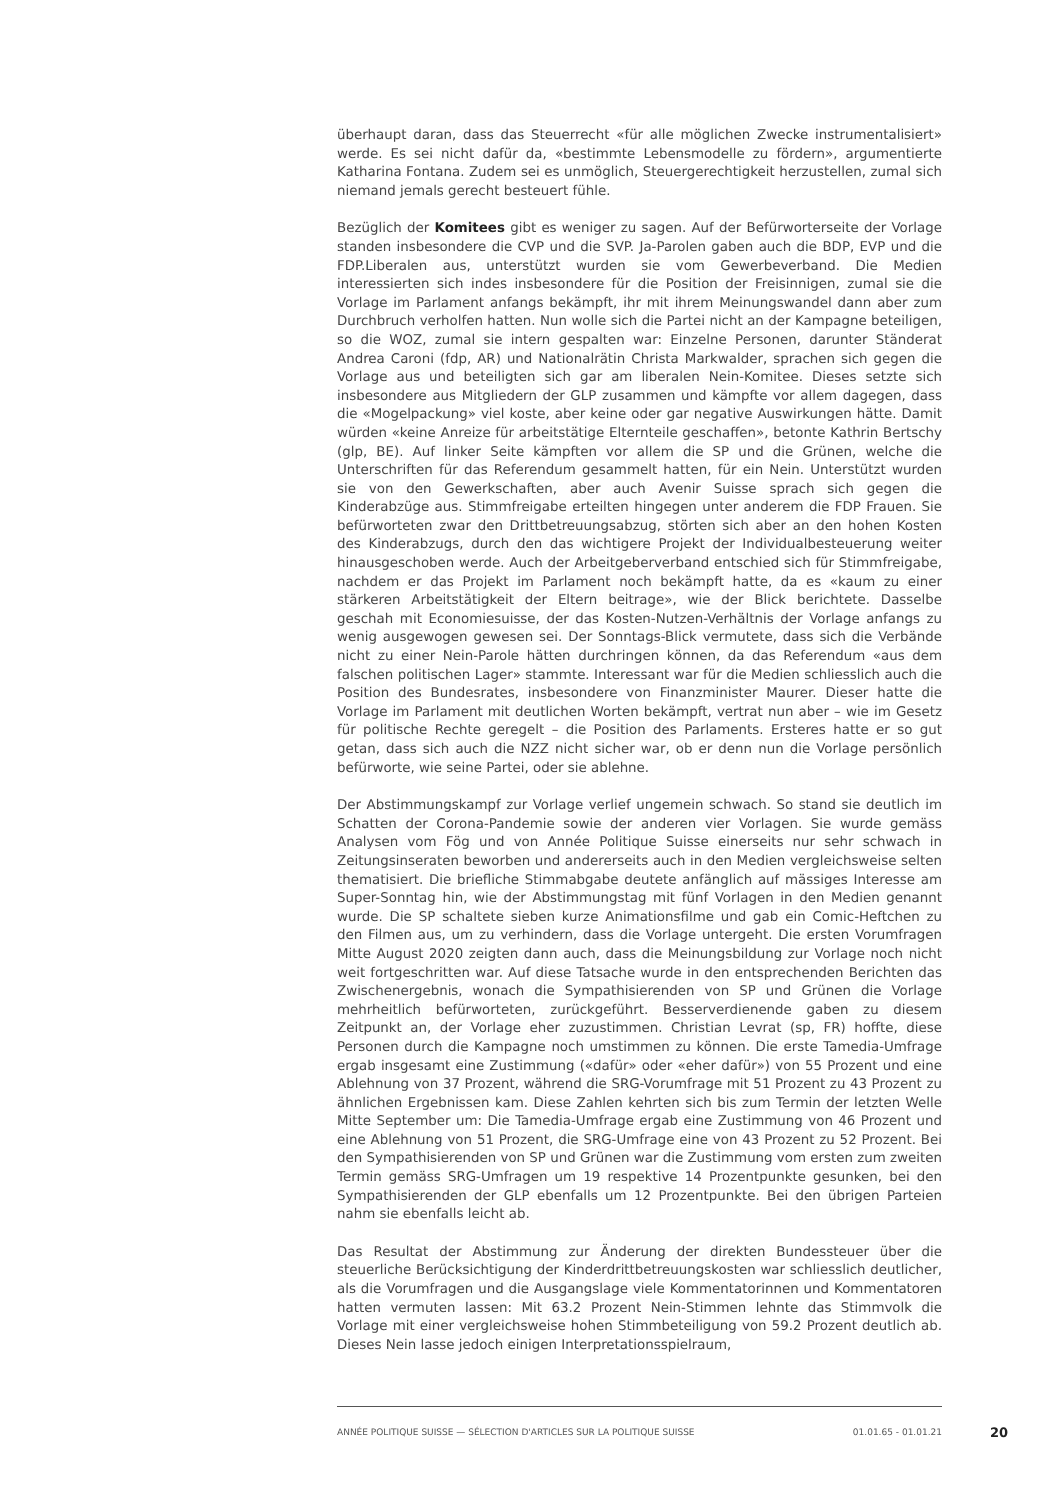überhaupt daran, dass das Steuerrecht «für alle möglichen Zwecke instrumentalisiert» werde. Es sei nicht dafür da, «bestimmte Lebensmodelle zu fördern», argumentierte Katharina Fontana. Zudem sei es unmöglich, Steuergerechtigkeit herzustellen, zumal sich niemand jemals gerecht besteuert fühle.
Bezüglich der Komitees gibt es weniger zu sagen. Auf der Befürworterseite der Vorlage standen insbesondere die CVP und die SVP. Ja-Parolen gaben auch die BDP, EVP und die FDP.Liberalen aus, unterstützt wurden sie vom Gewerbeverband. Die Medien interessierten sich indes insbesondere für die Position der Freisinnigen, zumal sie die Vorlage im Parlament anfangs bekämpft, ihr mit ihrem Meinungswandel dann aber zum Durchbruch verholfen hatten. Nun wolle sich die Partei nicht an der Kampagne beteiligen, so die WOZ, zumal sie intern gespalten war: Einzelne Personen, darunter Ständerat Andrea Caroni (fdp, AR) und Nationalrätin Christa Markwalder, sprachen sich gegen die Vorlage aus und beteiligten sich gar am liberalen Nein-Komitee. Dieses setzte sich insbesondere aus Mitgliedern der GLP zusammen und kämpfte vor allem dagegen, dass die «Mogelpackung» viel koste, aber keine oder gar negative Auswirkungen hätte. Damit würden «keine Anreize für arbeitstätige Elternteile geschaffen», betonte Kathrin Bertschy (glp, BE). Auf linker Seite kämpften vor allem die SP und die Grünen, welche die Unterschriften für das Referendum gesammelt hatten, für ein Nein. Unterstützt wurden sie von den Gewerkschaften, aber auch Avenir Suisse sprach sich gegen die Kinderabzüge aus. Stimmfreigabe erteilten hingegen unter anderem die FDP Frauen. Sie befürworteten zwar den Drittbetreuungsabzug, störten sich aber an den hohen Kosten des Kinderabzugs, durch den das wichtigere Projekt der Individualbesteuerung weiter hinausgeschoben werde. Auch der Arbeitgeberverband entschied sich für Stimmfreigabe, nachdem er das Projekt im Parlament noch bekämpft hatte, da es «kaum zu einer stärkeren Arbeitstätigkeit der Eltern beitrage», wie der Blick berichtete. Dasselbe geschah mit Economiesuisse, der das Kosten-Nutzen-Verhältnis der Vorlage anfangs zu wenig ausgewogen gewesen sei. Der Sonntags-Blick vermutete, dass sich die Verbände nicht zu einer Nein-Parole hätten durchringen können, da das Referendum «aus dem falschen politischen Lager» stammte. Interessant war für die Medien schliesslich auch die Position des Bundesrates, insbesondere von Finanzminister Maurer. Dieser hatte die Vorlage im Parlament mit deutlichen Worten bekämpft, vertrat nun aber – wie im Gesetz für politische Rechte geregelt – die Position des Parlaments. Ersteres hatte er so gut getan, dass sich auch die NZZ nicht sicher war, ob er denn nun die Vorlage persönlich befürworte, wie seine Partei, oder sie ablehne.
Der Abstimmungskampf zur Vorlage verlief ungemein schwach. So stand sie deutlich im Schatten der Corona-Pandemie sowie der anderen vier Vorlagen. Sie wurde gemäss Analysen vom Fög und von Année Politique Suisse einerseits nur sehr schwach in Zeitungsinseraten beworben und andererseits auch in den Medien vergleichsweise selten thematisiert. Die briefliche Stimmabgabe deutete anfänglich auf mässiges Interesse am Super-Sonntag hin, wie der Abstimmungstag mit fünf Vorlagen in den Medien genannt wurde. Die SP schaltete sieben kurze Animationsfilme und gab ein Comic-Heftchen zu den Filmen aus, um zu verhindern, dass die Vorlage untergeht. Die ersten Vorumfragen Mitte August 2020 zeigten dann auch, dass die Meinungsbildung zur Vorlage noch nicht weit fortgeschritten war. Auf diese Tatsache wurde in den entsprechenden Berichten das Zwischenergebnis, wonach die Sympathisierenden von SP und Grünen die Vorlage mehrheitlich befürworteten, zurückgeführt. Besserverdienende gaben zu diesem Zeitpunkt an, der Vorlage eher zuzustimmen. Christian Levrat (sp, FR) hoffte, diese Personen durch die Kampagne noch umstimmen zu können. Die erste Tamedia-Umfrage ergab insgesamt eine Zustimmung («dafür» oder «eher dafür») von 55 Prozent und eine Ablehnung von 37 Prozent, während die SRG-Vorumfrage mit 51 Prozent zu 43 Prozent zu ähnlichen Ergebnissen kam. Diese Zahlen kehrten sich bis zum Termin der letzten Welle Mitte September um: Die Tamedia-Umfrage ergab eine Zustimmung von 46 Prozent und eine Ablehnung von 51 Prozent, die SRG-Umfrage eine von 43 Prozent zu 52 Prozent. Bei den Sympathisierenden von SP und Grünen war die Zustimmung vom ersten zum zweiten Termin gemäss SRG-Umfragen um 19 respektive 14 Prozentpunkte gesunken, bei den Sympathisierenden der GLP ebenfalls um 12 Prozentpunkte. Bei den übrigen Parteien nahm sie ebenfalls leicht ab.
Das Resultat der Abstimmung zur Änderung der direkten Bundessteuer über die steuerliche Berücksichtigung der Kinderdrittbetreuungskosten war schliesslich deutlicher, als die Vorumfragen und die Ausgangslage viele Kommentatorinnen und Kommentatoren hatten vermuten lassen: Mit 63.2 Prozent Nein-Stimmen lehnte das Stimmvolk die Vorlage mit einer vergleichsweise hohen Stimmbeteiligung von 59.2 Prozent deutlich ab. Dieses Nein lasse jedoch einigen Interpretationsspielraum,
ANNÉE POLITIQUE SUISSE — SÉLECTION D'ARTICLES SUR LA POLITIQUE SUISSE 01.01.65 - 01.01.21
20